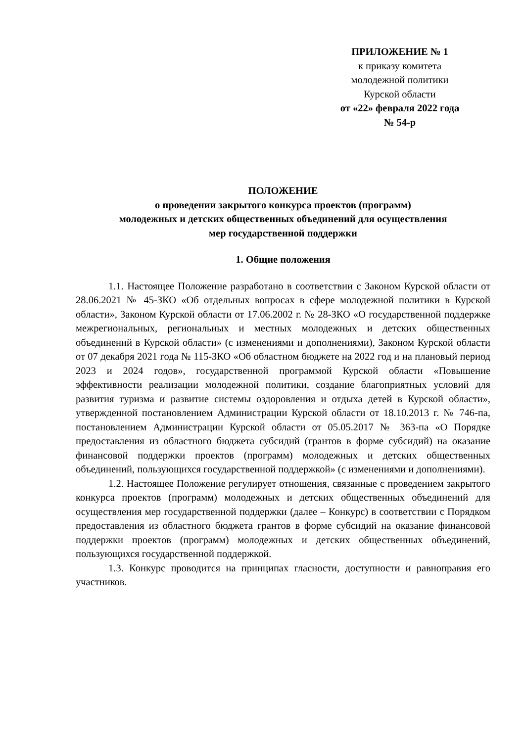ПРИЛОЖЕНИЕ № 1
к приказу комитета
молодежной политики
Курской области
от «22» февраля 2022 года
№ 54-р
ПОЛОЖЕНИЕ
о проведении закрытого конкурса проектов (программ)
молодежных и детских общественных объединений для осуществления
мер государственной поддержки
1. Общие положения
1.1. Настоящее Положение разработано в соответствии с Законом Курской области от 28.06.2021 № 45-ЗКО «Об отдельных вопросах в сфере молодежной политики в Курской области», Законом Курской области от 17.06.2002 г. № 28-ЗКО «О государственной поддержке межрегиональных, региональных и местных молодежных и детских общественных объединений в Курской области» (с изменениями и дополнениями), Законом Курской области от 07 декабря 2021 года № 115-ЗКО «Об областном бюджете на 2022 год и на плановый период 2023 и 2024 годов», государственной программой Курской области «Повышение эффективности реализации молодежной политики, создание благоприятных условий для развития туризма и развитие системы оздоровления и отдыха детей в Курской области», утвержденной постановлением Администрации Курской области от 18.10.2013 г. № 746-па, постановлением Администрации Курской области от 05.05.2017 № 363-па «О Порядке предоставления из областного бюджета субсидий (грантов в форме субсидий) на оказание финансовой поддержки проектов (программ) молодежных и детских общественных объединений, пользующихся государственной поддержкой» (с изменениями и дополнениями).
1.2. Настоящее Положение регулирует отношения, связанные с проведением закрытого конкурса проектов (программ) молодежных и детских общественных объединений для осуществления мер государственной поддержки (далее – Конкурс) в соответствии с Порядком предоставления из областного бюджета грантов в форме субсидий на оказание финансовой поддержки проектов (программ) молодежных и детских общественных объединений, пользующихся государственной поддержкой.
1.3. Конкурс проводится на принципах гласности, доступности и равноправия его участников.